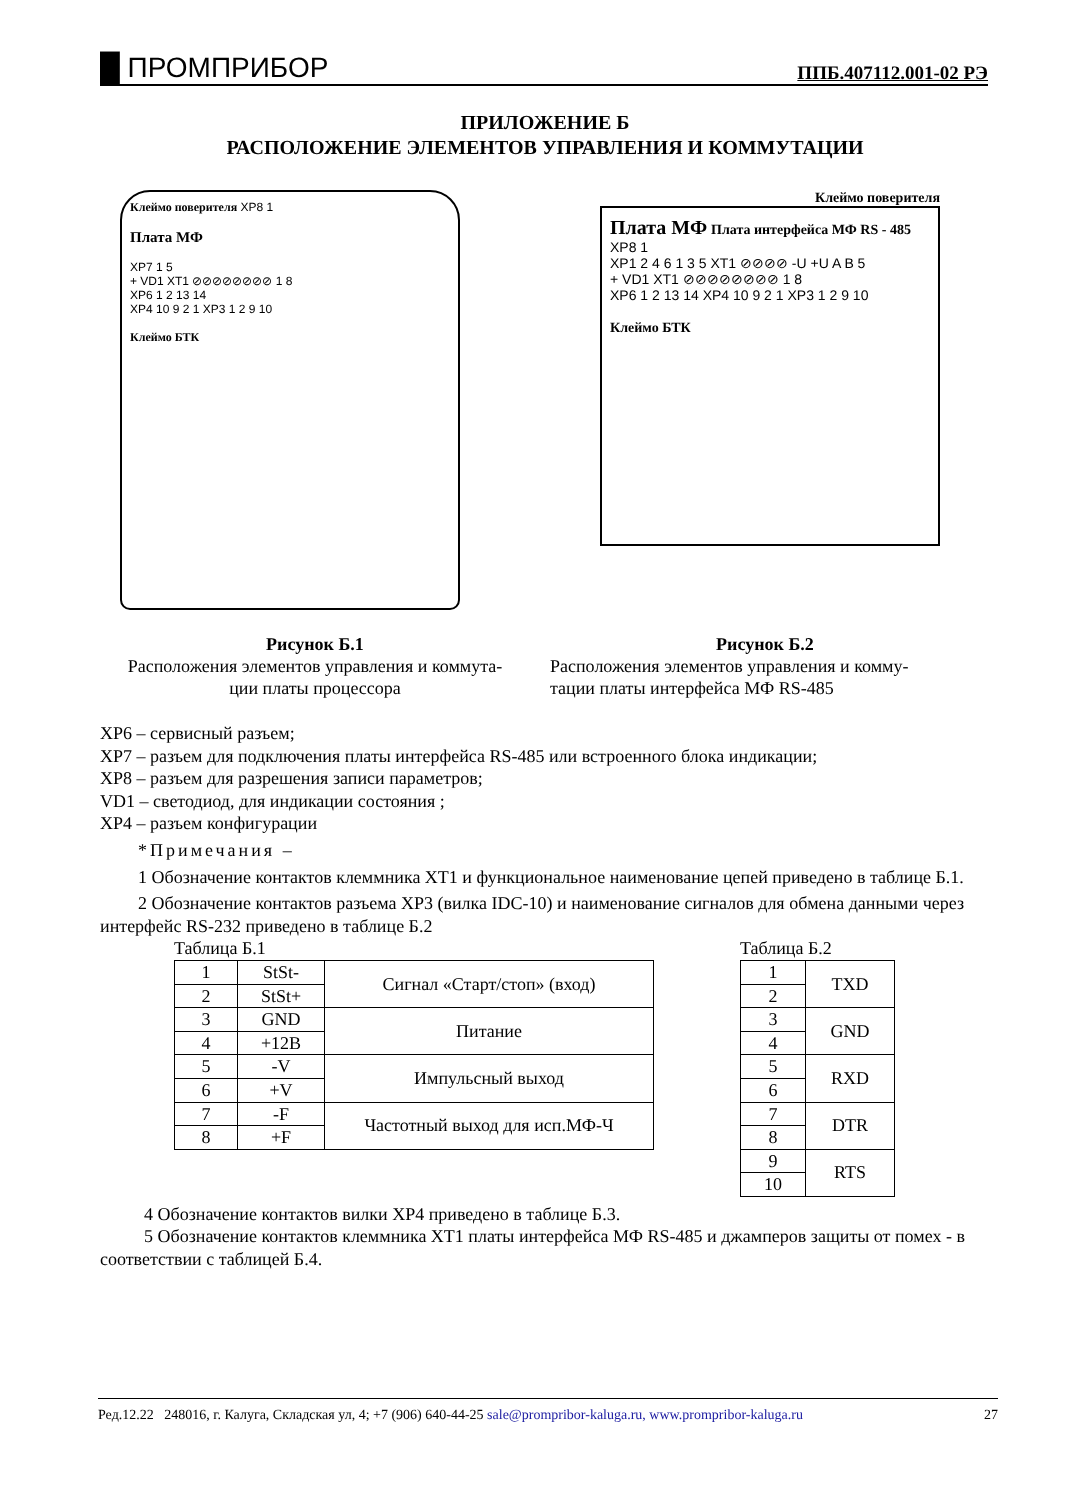█ ПРОМПРИБОР ППБ.407112.001-02 РЭ
ПРИЛОЖЕНИЕ Б
РАСПОЛОЖЕНИЕ ЭЛЕМЕНТОВ УПРАВЛЕНИЯ И КОММУТАЦИИ
Клеймо поверителя XP8 1
Плата МФ
XP7 1 5
+ VD1 XT1 ⊘⊘⊘⊘⊘⊘⊘⊘ 1 8
XP6 1 2 13 14
XP4 10 9 2 1 XP3 1 2 9 10
Клеймо БТК
Клеймо поверителя
Плата МФ Плата интерфейса МФ RS - 485 XP8 1
XP1 2 4 6 1 3 5 XT1 ⊘⊘⊘⊘ -U +U A B 5
+ VD1 XT1 ⊘⊘⊘⊘⊘⊘⊘⊘ 1 8
XP6 1 2 13 14 XP4 10 9 2 1 XP3 1 2 9 10
Клеймо БТК
Рисунок Б.1
Расположения элементов управления и коммута-
ции платы процессора
Рисунок Б.2
Расположения элементов управления и комму-
тации платы интерфейса МФ RS-485
XP6 – сервисный разъем;
XP7 – разъем для подключения платы интерфейса RS-485 или встроенного блока индикации;
XP8 – разъем для разрешения записи параметров;
VD1 – светодиод, для индикации состояния ;
XP4 – разъем конфигурации
*Примечания –
1 Обозначение контактов клеммника XT1 и функциональное наименование цепей приведено в таблице Б.1.
2 Обозначение контактов разъема XP3 (вилка IDC-10) и наименование сигналов для обмена данными через интерфейс RS-232 приведено в таблице Б.2
Таблица Б.1
| 1 | StSt- | Сигнал «Старт/стоп» (вход) |
| 2 | StSt+ | |
| 3 | GND | Питание |
| 4 | +12В | |
| 5 | -V | Импульсный выход |
| 6 | +V | |
| 7 | -F | Частотный выход для исп.МФ-Ч |
| 8 | +F | |
Таблица Б.2
| 1 | TXD |
| 2 | |
| 3 | GND |
| 4 | |
| 5 | RXD |
| 6 | |
| 7 | DTR |
| 8 | |
| 9 | RTS |
| 10 | |
4 Обозначение контактов вилки XP4 приведено в таблице Б.3.
5 Обозначение контактов клеммника XT1 платы интерфейса МФ RS-485 и джамперов защиты от помех - в соответствии с таблицей Б.4.
Ред.12.22 248016, г. Калуга, Складская ул, 4; +7 (906) 640-44-25 sale@promprib​or-kaluga.ru, www.promprib​or-kaluga.ru 27